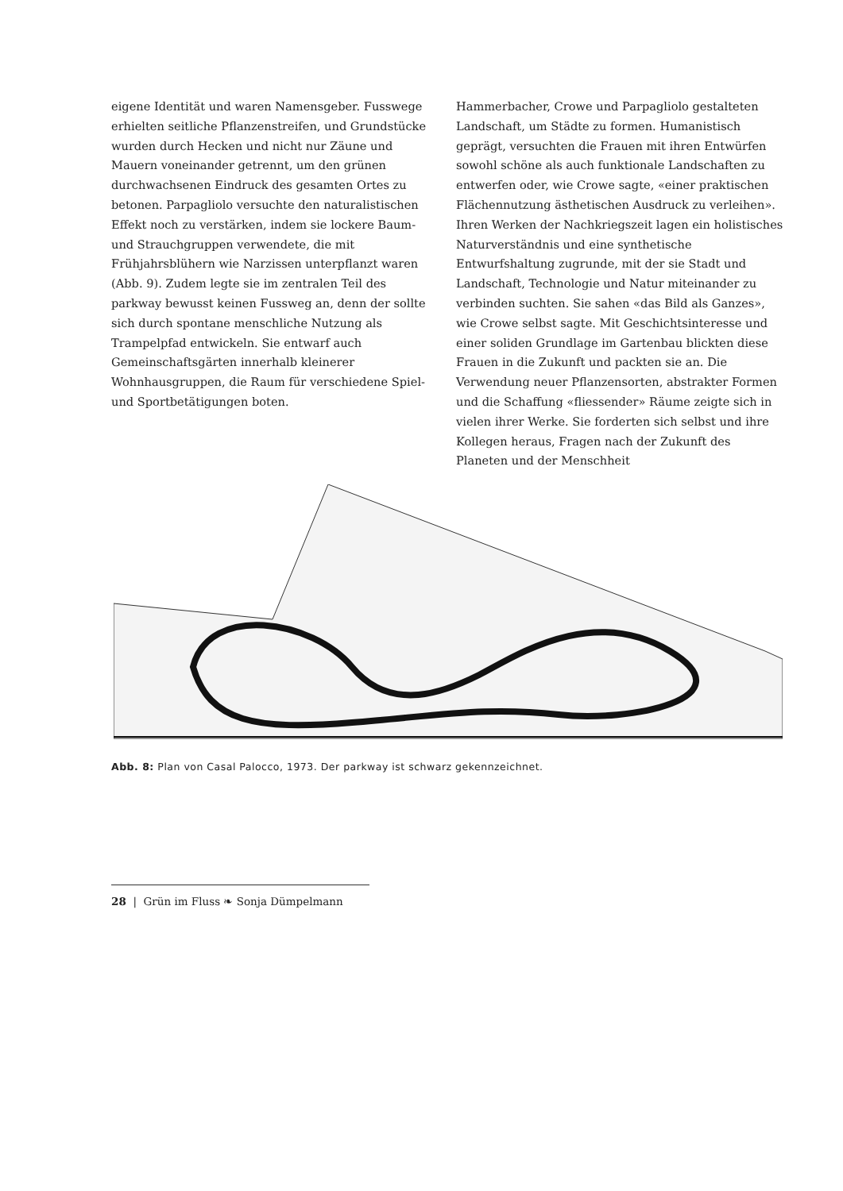eigene Identität und waren Namensgeber. Fusswege erhielten seitliche Pflanzenstreifen, und Grundstücke wurden durch Hecken und nicht nur Zäune und Mauern voneinander getrennt, um den grünen durchwachsenen Eindruck des gesamten Ortes zu betonen. Parpagliolo versuchte den naturalistischen Effekt noch zu verstärken, indem sie lockere Baum- und Strauchgruppen verwendete, die mit Frühjahrsblühern wie Narzissen unterpflanzt waren (Abb. 9). Zudem legte sie im zentralen Teil des parkway bewusst keinen Fussweg an, denn der sollte sich durch spontane menschliche Nutzung als Trampelpfad entwickeln. Sie entwarf auch Gemeinschaftsgärten innerhalb kleinerer Wohnhausgruppen, die Raum für verschiedene Spiel- und Sportbetätigungen boten.
Hammerbacher, Crowe und Parpagliolo gestalteten Landschaft, um Städte zu formen. Humanistisch geprägt, versuchten die Frauen mit ihren Entwürfen sowohl schöne als auch funktionale Landschaften zu entwerfen oder, wie Crowe sagte, «einer praktischen Flächennutzung ästhetischen Ausdruck zu verleihen». Ihren Werken der Nachkriegszeit lagen ein holistisches Naturverständnis und eine synthetische Entwurfshaltung zugrunde, mit der sie Stadt und Landschaft, Technologie und Natur miteinander zu verbinden suchten. Sie sahen «das Bild als Ganzes», wie Crowe selbst sagte. Mit Geschichtsinteresse und einer soliden Grundlage im Gartenbau blickten diese Frauen in die Zukunft und packten sie an. Die Verwendung neuer Pflanzensorten, abstrakter Formen und die Schaffung «fliessender» Räume zeigte sich in vielen ihrer Werke. Sie forderten sich selbst und ihre Kollegen heraus, Fragen nach der Zukunft des Planeten und der Menschheit
Abb. 8: Plan von Casal Palocco, 1973. Der parkway ist schwarz gekennzeichnet.
28 | Grün im Fluss ❧ Sonja Dümpelmann